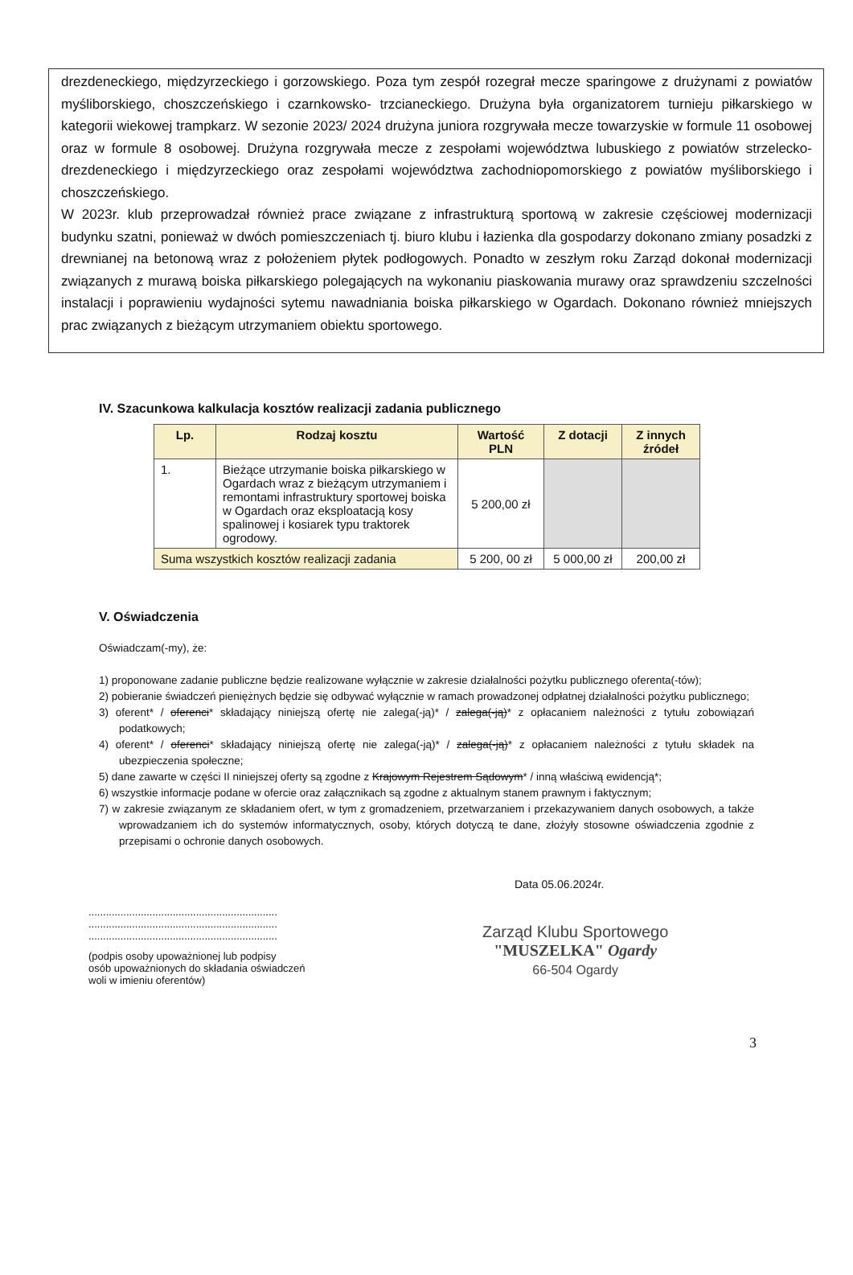drezdeneckiego, międzyrzeckiego i gorzowskiego. Poza tym zespół rozegrał mecze sparingowe z drużynami z powiatów myśliborskiego, choszczeńskiego i czarnkowsko- trzcianeckiego. Drużyna była organizatorem turnieju piłkarskiego w kategorii wiekowej trampkarz. W sezonie 2023/ 2024 drużyna juniora rozgrywała mecze towarzyskie w formule 11 osobowej oraz w formule 8 osobowej. Drużyna rozgrywała mecze z zespołami województwa lubuskiego z powiatów strzelecko- drezdeneckiego i międzyrzeckiego oraz zespołami województwa zachodniopomorskiego z powiatów myśliborskiego i choszczeńskiego.
W 2023r. klub przeprowadzał również prace związane z infrastrukturą sportową w zakresie częściowej modernizacji budynku szatni, ponieważ w dwóch pomieszczeniach tj. biuro klubu i łazienka dla gospodarzy dokonano zmiany posadzki z drewnianej na betonową wraz z położeniem płytek podłogowych. Ponadto w zeszłym roku Zarząd dokonał modernizacji związanych z murawą boiska piłkarskiego polegających na wykonaniu piaskowania murawy oraz sprawdzeniu szczelności instalacji i poprawieniu wydajności sytemu nawadniania boiska piłkarskiego w Ogardach. Dokonano również mniejszych prac związanych z bieżącym utrzymaniem obiektu sportowego.
IV. Szacunkowa kalkulacja kosztów realizacji zadania publicznego
| Lp. | Rodzaj kosztu | Wartość PLN | Z dotacji | Z innych źródeł |
| --- | --- | --- | --- | --- |
| 1. | Bieżące utrzymanie boiska piłkarskiego w Ogardach wraz z bieżącym utrzymaniem i remontami infrastruktury sportowej boiska w Ogardach oraz eksploatacją kosy spalinowej i kosiarek typu traktorek ogrodowy. | 5 200,00 zł | | |
| Suma wszystkich kosztów realizacji zadania | | 5 200, 00 zł | 5 000,00 zł | 200,00 zł |
V. Oświadczenia
Oświadczam(-my), że:
1) proponowane zadanie publiczne będzie realizowane wyłącznie w zakresie działalności pożytku publicznego oferenta(-tów);
2) pobieranie świadczeń pieniężnych będzie się odbywać wyłącznie w ramach prowadzonej odpłatnej działalności pożytku publicznego;
3) oferent* / oferenci* składający niniejszą ofertę nie zalega(-ją)* / zalega(-ją)* z opłacaniem należności z tytułu zobowiązań podatkowych;
4) oferent* / oferenci* składający niniejszą ofertę nie zalega(-ją)* / zalega(-ją)* z opłacaniem należności z tytułu składek na ubezpieczenia społeczne;
5) dane zawarte w części II niniejszej oferty są zgodne z Krajowym Rejestrem Sądowym* / inną właściwą ewidencją*;
6) wszystkie informacje podane w ofercie oraz załącznikach są zgodne z aktualnym stanem prawnym i faktycznym;
7) w zakresie związanym ze składaniem ofert, w tym z gromadzeniem, przetwarzaniem i przekazywaniem danych osobowych, a także wprowadzaniem ich do systemów informatycznych, osoby, których dotyczą te dane, złożyły stosowne oświadczenia zgodnie z przepisami o ochronie danych osobowych.
.................................................................
.................................................................
.................................................................
(podpis osoby upoważnionej lub podpisy
osób upoważnionych do składania oświadczeń
woli w imieniu oferentów)
Data 05.06.2024r.
Zarząd Klubu Sportowego
"MUSZELKA" Ogardy
66-504 Ogardy
3